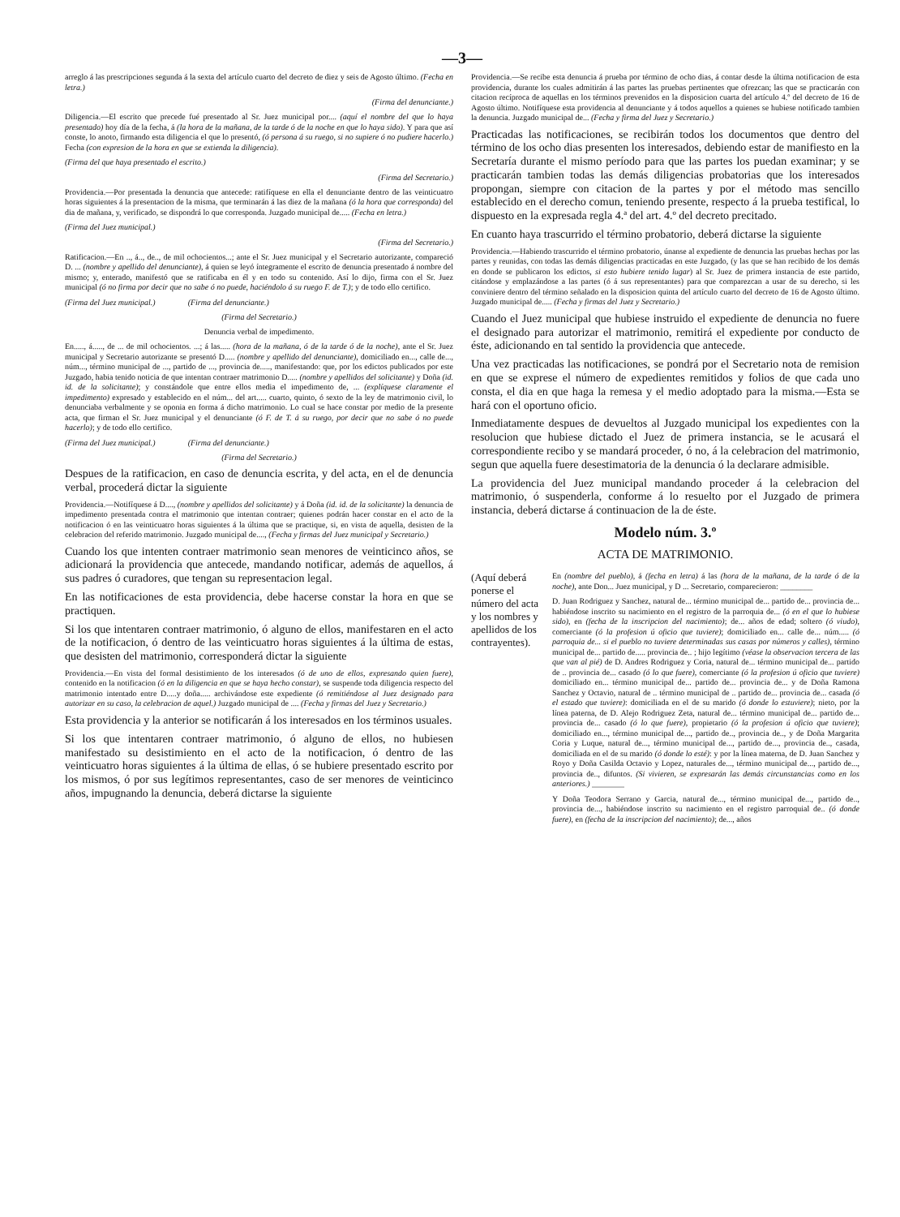—3—
arreglo á las prescripciones segunda á la sexta del artículo cuarto del decreto de diez y seis de Agosto último. (Fecha en letra.)
(Firma del denunciante.)
Diligencia.—El escrito que precede fué presentado al Sr. Juez municipal por.... (aquí el nombre del que lo haya presentado) hoy día de la fecha, á (la hora de la mañana, de la tarde ó de la noche en que lo haya sido). Y para que así conste, lo anoto, firmando esta diligencia el que lo presentó, (ó persona á su ruego, si no supiere ó no pudiere hacerlo.) Fecha (con expresion de la hora en que se extienda la diligencia).
(Firma del que haya presentado el escrito.)
(Firma del Secretario.)
Providencia.—Por presentada la denuncia que antecede: ratifíquese en ella el denunciante dentro de las veinticuatro horas siguientes á la presentacion de la misma, que terminarán á las diez de la mañana (ó la hora que corresponda) del dia de mañana, y, verificado, se dispondrá lo que corresponda. Juzgado municipal de..... (Fecha en letra.)
(Firma del Juez municipal.)
(Firma del Secretario.)
Ratificacion.—En .., á.., de.., de mil ochocientos...; ante el Sr. Juez municipal y el Secretario autorizante, compareció D. ... (nombre y apellido del denunciante), á quien se leyó íntegramente el escrito de denuncia presentado á nombre del mismo; y, enterado, manifestó que se ratificaba en él y en todo su contenido. Así lo dijo, firma con el Sr. Juez municipal (ó no firma por decir que no sabe ó no puede, haciéndolo á su ruego F. de T.); y de todo ello certifico.
(Firma del Juez municipal.) (Firma del denunciante.)
(Firma del Secretario.)
Denuncia verbal de impedimento.
En....., á....., de ... de mil ochocientos. ...; á las..... (hora de la mañana, ó de la tarde ó de la noche), ante el Sr. Juez municipal y Secretario autorizante se presentó D..... (nombre y apellido del denunciante), domiciliado en..., calle de..., núm..., término municipal de ..., partido de ..., provincia de....., manifestando: que, por los edictos publicados por este Juzgado, habia tenido noticia de que intentan contraer matrimonio D..... (nombre y apellidos del solicitante) y Doña (id. id. de la solicitante); y constándole que entre ellos media el impedimento de, ... (explíquese claramente el impedimento) expresado y establecido en el núm... del art..... cuarto, quinto, ó sexto de la ley de matrimonio civil, lo denunciaba verbalmente y se oponia en forma á dicho matrimonio. Lo cual se hace constar por medio de la presente acta, que firman el Sr. Juez municipal y el denunciante (ó F. de T. á su ruego, por decir que no sabe ó no puede hacerlo); y de todo ello certifico.
(Firma del Juez municipal.) (Firma del denunciante.)
(Firma del Secretario.)
Despues de la ratificacion, en caso de denuncia escrita, y del acta, en el de denuncia verbal, procederá dictar la siguiente
Providencia.—Notifíquese á D...., (nombre y apellidos del solicitante) y á Doña (id. id. de la solicitante) la denuncia de impedimento presentada contra el matrimonio que intentan contraer; quienes podrán hacer constar en el acto de la notificacion ó en las veinticuatro horas siguientes á la última que se practique, si, en vista de aquella, desisten de la celebracion del referido matrimonio. Juzgado municipal de...., (Fecha y firmas del Juez municipal y Secretario.)
Cuando los que intenten contraer matrimonio sean menores de veinticinco años, se adicionará la providencia que antecede, mandando notificar, además de aquellos, á sus padres ó curadores, que tengan su representacion legal.
En las notificaciones de esta providencia, debe hacerse constar la hora en que se practiquen.
Si los que intentaren contraer matrimonio, ó alguno de ellos, manifestaren en el acto de la notificacion, ó dentro de las veinticuatro horas siguientes á la última de estas, que desisten del matrimonio, corresponderá dictar la siguiente
Providencia.—En vista del formal desistimiento de los interesados (ó de uno de ellos, expresando quien fuere), contenido en la notificacion (ó en la diligencia en que se haya hecho constar), se suspende toda diligencia respecto del matrimonio intentado entre D.....y doña..... archivándose este expediente (ó remitiéndose al Juez designado para autorizar en su caso, la celebracion de aquel.) Juzgado municipal de .... (Fecha y firmas del Juez y Secretario.)
Esta providencia y la anterior se notificarán á los interesados en los términos usuales.
Si los que intentaren contraer matrimonio, ó alguno de ellos, no hubiesen manifestado su desistimiento en el acto de la notificacion, ó dentro de las veinticuatro horas siguientes á la última de ellas, ó se hubiere presentado escrito por los mismos, ó por sus legítimos representantes, caso de ser menores de veinticinco años, impugnando la denuncia, deberá dictarse la siguiente
Providencia.—Se recibe esta denuncia á prueba por término de ocho dias, á contar desde la última notificacion de esta providencia, durante los cuales admitirán á las partes las pruebas pertinentes que ofrezcan; las que se practicarán con citacion recíproca de aquellas en los términos prevenidos en la disposicion cuarta del artículo 4.º del decreto de 16 de Agosto último. Notifíquese esta providencia al denunciante y á todos aquellos a quienes se hubiese notificado tambien la denuncia. Juzgado municipal de... (Fecha y firma del Juez y Secretario.)
Practicadas las notificaciones, se recibirán todos los documentos que dentro del término de los ocho dias presenten los interesados, debiendo estar de manifiesto en la Secretaría durante el mismo período para que las partes los puedan examinar; y se practicarán tambien todas las demás diligencias probatorias que los interesados propongan, siempre con citacion de la partes y por el método mas sencillo establecido en el derecho comun, teniendo presente, respecto á la prueba testifical, lo dispuesto en la expresada regla 4.ª del art. 4.º del decreto precitado.
En cuanto haya trascurrido el término probatorio, deberá dictarse la siguiente
Providencia.—Habiendo trascurrido el término probatorio, únanse al expediente de denuncia las pruebas hechas por las partes y reunidas, con todas las demás diligencias practicadas en este Juzgado, (y las que se han recibido de los demás en donde se publicaron los edictos, si esto hubiere tenido lugar) al Sr. Juez de primera instancia de este partido, citándose y emplazándose a las partes (ó á sus representantes) para que comparezcan a usar de su derecho, si les conviniere dentro del término señalado en la disposicion quinta del artículo cuarto del decreto de 16 de Agosto último. Juzgado municipal de..... (Fecha y firmas del Juez y Secretario.)
Cuando el Juez municipal que hubiese instruido el expediente de denuncia no fuere el designado para autorizar el matrimonio, remitirá el expediente por conducto de éste, adicionando en tal sentido la providencia que antecede.
Una vez practicadas las notificaciones, se pondrá por el Secretario nota de remision en que se exprese el número de expedientes remitidos y folios de que cada uno consta, el dia en que haga la remesa y el medio adoptado para la misma.—Esta se hará con el oportuno oficio.
Inmediatamente despues de devueltos al Juzgado municipal los expedientes con la resolucion que hubiese dictado el Juez de primera instancia, se le acusará el correspondiente recibo y se mandará proceder, ó no, á la celebracion del matrimonio, segun que aquella fuere desestimatoria de la denuncia ó la declarare admisible.
La providencia del Juez municipal mandando proceder á la celebracion del matrimonio, ó suspenderla, conforme á lo resuelto por el Juzgado de primera instancia, deberá dictarse á continuacion de la de éste.
Modelo núm. 3.º
ACTA DE MATRIMONIO.
(Aquí deberá ponerse el número del acta y los nombres y apellidos de los contrayentes).
En (nombre del pueblo), á (fecha en letra) á las (hora de la mañana, de la tarde ó de la noche), ante Don... Juez municipal, y D ... Secretario, comparecieron: ________
D. Juan Rodriguez y Sanchez, natural de... término municipal de... partido de... provincia de... habiéndose inscrito su nacimiento en el registro de la parroquia de... (ó en el que lo hubiese sido), en (fecha de la inscripcion del nacimiento); de... años de edad; soltero (ó viudo), comerciante (ó la profesion ú oficio que tuviere); domiciliado en... calle de... núm..... (ó parroquia de... si el pueblo no tuviere determinadas sus casas por números y calles), término municipal de... partido de..... provincia de.. ; hijo legítimo (véase la observacion tercera de las que van al pié) de D. Andres Rodriguez y Coria, natural de... término municipal de... partido de .. provincia de... casado (ó lo que fuere), comerciante (ó la profesion ú oficio que tuviere) domiciliado en... término municipal de... partido de... provincia de... y de Doña Ramona Sanchez y Octavio, natural de .. término municipal de .. partido de... provincia de... casada (ó el estado que tuviere): domiciliada en el de su marido (ó donde lo estuviere); nieto, por la línea paterna, de D. Alejo Rodriguez Zeta, natural de... término municipal de... partido de... provincia de... casado (ó lo que fuere), propietario (ó la profesion ú oficio que tuviere); domiciliado en..., término municipal de..., partido de.., provincia de.., y de Doña Margarita Coria y Luque, natural de..., término municipal de..., partido de..., provincia de.., casada, domiciliada en el de su marido (ó donde lo esté): y por la línea materna, de D. Juan Sanchez y Royo y Doña Casilda Octavio y Lopez, naturales de..., término municipal de..., partido de..., provincia de.., difuntos. (Si vivieren, se expresarán las demás circunstancias como en los anteriores.) ________
Y Doña Teodora Serrano y Garcia, natural de..., término municipal de..., partido de.., provincia de..., habiéndose inscrito su nacimiento en el registro parroquial de.. (ó donde fuere), en (fecha de la inscripcion del nacimiento); de..., años